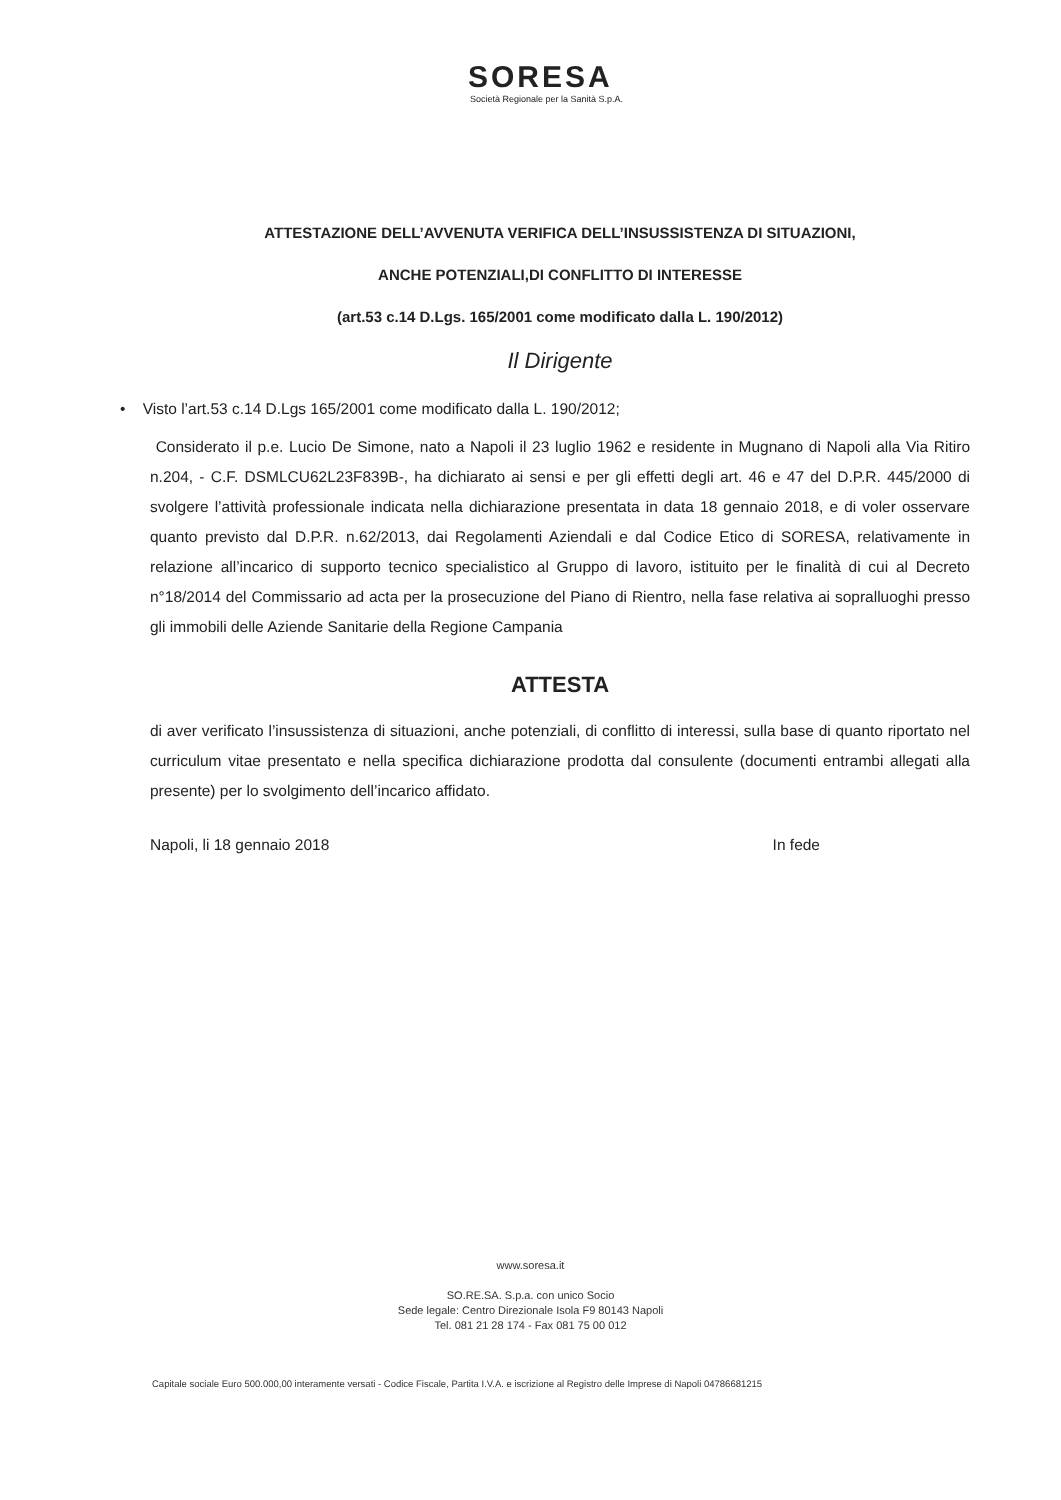SORESA
Società Regionale per la Sanità S.p.A.
ATTESTAZIONE DELL’AVVENUTA VERIFICA DELL’INSUSSISTENZA DI SITUAZIONI,
ANCHE POTENZIALI,DI CONFLITTO DI INTERESSE
(art.53 c.14 D.Lgs. 165/2001 come modificato dalla L. 190/2012)
Il Dirigente
• Visto l’art.53 c.14 D.Lgs 165/2001 come modificato dalla L. 190/2012;
Considerato il p.e. Lucio De Simone, nato a Napoli il 23 luglio 1962 e residente in Mugnano di Napoli alla Via Ritiro n.204, - C.F. DSMLCU62L23F839B-, ha dichiarato ai sensi e per gli effetti degli art. 46 e 47 del D.P.R. 445/2000 di svolgere l’attività professionale indicata nella dichiarazione presentata in data 18 gennaio 2018, e di voler osservare quanto previsto dal D.P.R. n.62/2013, dai Regolamenti Aziendali e dal Codice Etico di SORESA, relativamente in relazione all’incarico di supporto tecnico specialistico al Gruppo di lavoro, istituito per le finalità di cui al Decreto n°18/2014 del Commissario ad acta per la prosecuzione del Piano di Rientro, nella fase relativa ai sopralluoghi presso gli immobili delle Aziende Sanitarie della Regione Campania
ATTESTA
di aver verificato l’insussistenza di situazioni, anche potenziali, di conflitto di interessi, sulla base di quanto riportato nel curriculum vitae presentato e nella specifica dichiarazione prodotta dal consulente (documenti entrambi allegati alla presente) per lo svolgimento dell’incarico affidato.
In fede Napoli, li 18 gennaio 2018
www.soresa.it
SO.RE.SA. S.p.a. con unico Socio
Sede legale: Centro Direzionale Isola F9 80143 Napoli
Tel. 081 21 28 174 - Fax 081 75 00 012
Capitale sociale Euro 500.000,00 interamente versati - Codice Fiscale, Partita I.V.A. e iscrizione al Registro delle Imprese di Napoli 04786681215